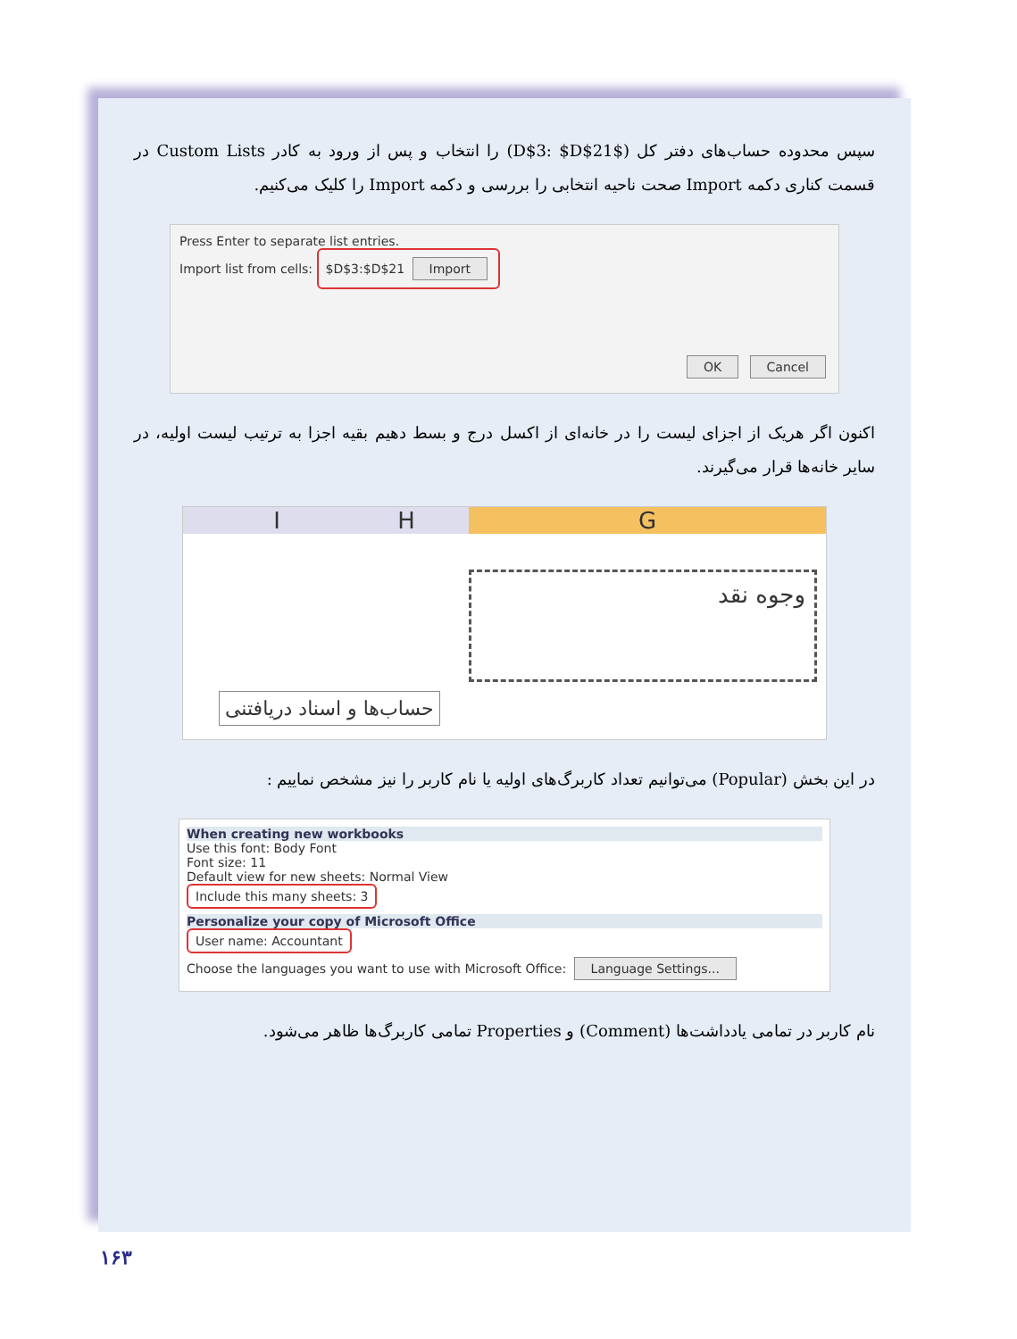سپس محدوده حساب‌های دفتر کل ($D$3: $D$21) را انتخاب و پس از ورود به کادر Custom Lists در قسمت کناری دکمه Import صحت ناحیه انتخابی را بررسی و دکمه Import را کلیک می‌کنیم.
Press Enter to separate list entries.
Import list from cells: $D$3:$D$21 Import
OK Cancel
اکنون اگر هریک از اجزای لیست را در خانه‌ای از اکسل درج و بسط دهیم بقیه اجزا به ترتیب لیست اولیه، در سایر خانه‌ها قرار می‌گیرند.
I H G
وجوه نقد
حساب‌ها و اسناد دریافتنی
در این بخش (Popular) می‌توانیم تعداد کاربرگ‌های اولیه یا نام کاربر را نیز مشخص نماییم :
When creating new workbooks
Use this font: Body Font
Font size: 11
Default view for new sheets: Normal View
Include this many sheets: 3
Personalize your copy of Microsoft Office
User name: Accountant
Choose the languages you want to use with Microsoft Office: Language Settings...
نام کاربر در تمامی یادداشت‌ها (Comment) و Properties تمامی کاربرگ‌ها ظاهر می‌شود.
۱۶۳